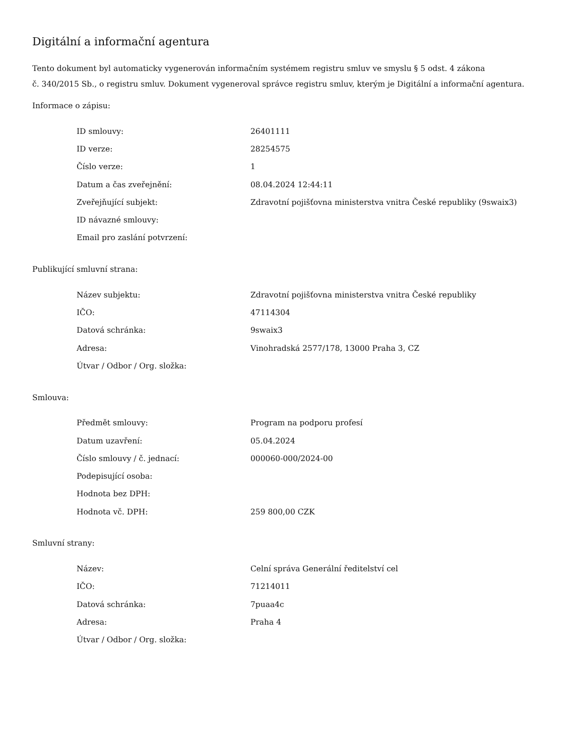Digitální a informační agentura
Tento dokument byl automaticky vygenerován informačním systémem registru smluv ve smyslu § 5 odst. 4 zákona
č. 340/2015 Sb., o registru smluv. Dokument vygeneroval správce registru smluv, kterým je Digitální a informační agentura.
Informace o zápisu:
| ID smlouvy: | 26401111 |
| ID verze: | 28254575 |
| Číslo verze: | 1 |
| Datum a čas zveřejnění: | 08.04.2024 12:44:11 |
| Zveřejňující subjekt: | Zdravotní pojišťovna ministerstva vnitra České republiky (9swaix3) |
| ID návazné smlouvy: | |
| Email pro zaslání potvrzení: | |
Publikující smluvní strana:
| Název subjektu: | Zdravotní pojišťovna ministerstva vnitra České republiky |
| IČO: | 47114304 |
| Datová schránka: | 9swaix3 |
| Adresa: | Vinohradská 2577/178, 13000 Praha 3, CZ |
| Útvar / Odbor / Org. složka: | |
Smlouva:
| Předmět smlouvy: | Program na podporu profesí |
| Datum uzavření: | 05.04.2024 |
| Číslo smlouvy / č. jednací: | 000060-000/2024-00 |
| Podepisující osoba: | |
| Hodnota bez DPH: | |
| Hodnota vč. DPH: | 259 800,00 CZK |
Smluvní strany:
| Název: | Celní správa Generální ředitelství cel |
| IČO: | 71214011 |
| Datová schránka: | 7puaa4c |
| Adresa: | Praha 4 |
| Útvar / Odbor / Org. složka: | |